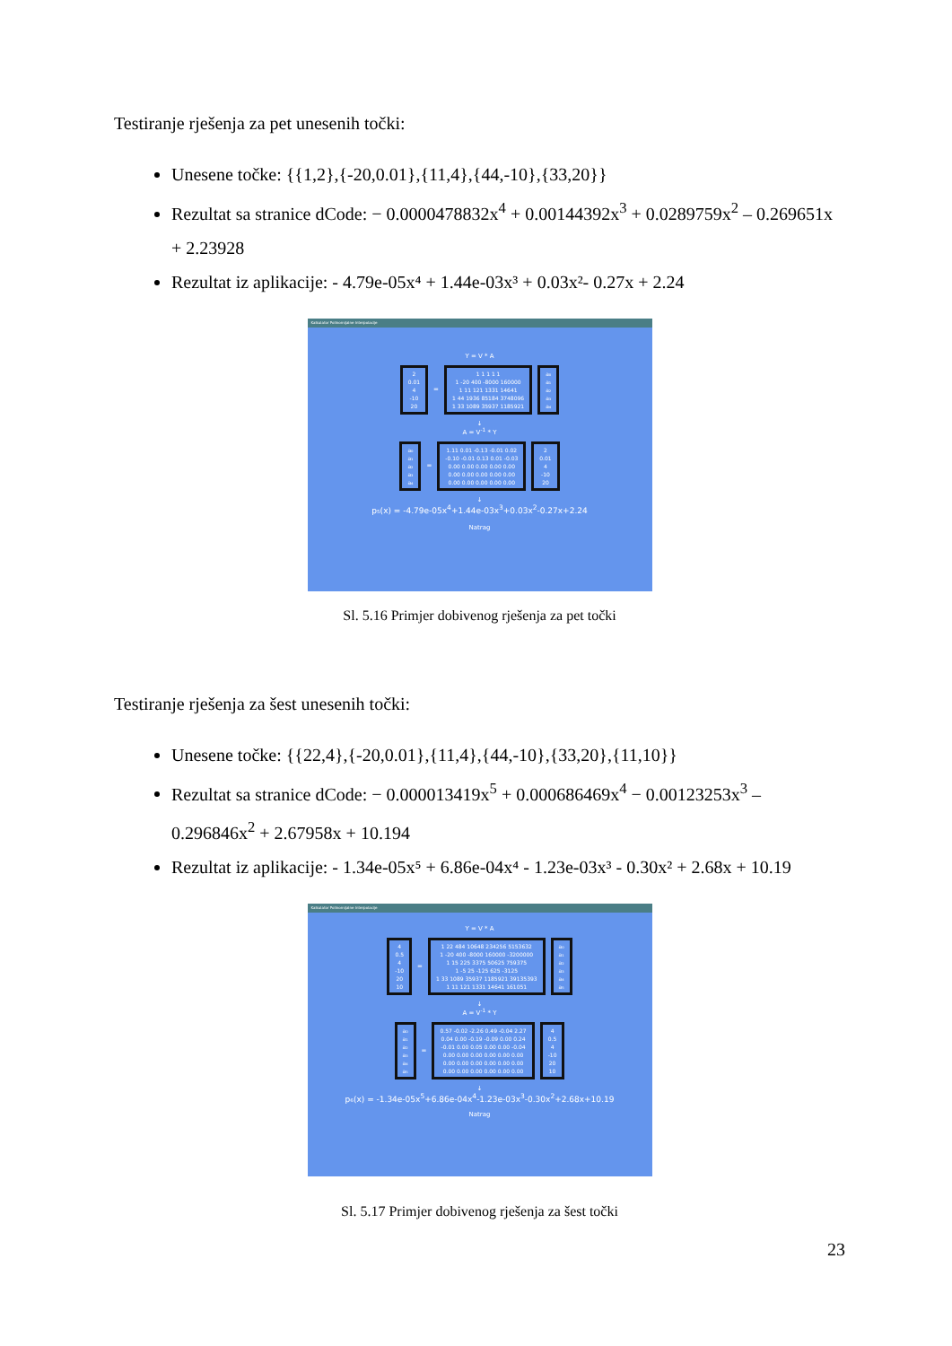Testiranje rješenja za pet unesenih točki:
Unesene točke: {{1,2},{-20,0.01},{11,4},{44,-10},{33,20}}
Rezultat sa stranice dCode: − 0.0000478832x<sup>4</sup> + 0.00144392x<sup>3</sup> + 0.0289759x<sup>2</sup> – 0.269651x + 2.23928
Rezultat iz aplikacije: - 4.79e-05x⁴ + 1.44e-03x³ + 0.03x²- 0.27x + 2.24
Kalkulator Polinomijalne Interpolacije
Y = V * A
2
0.01
4
-10
20 = 1 1 1 1 1
1 -20 400 -8000 160000
1 11 121 1331 14641
1 44 1936 85184 3748096
1 33 1089 35937 1185921 a₀
a₁
a₂
a₃
a₄
↓
A = V<sup>-1</sup> * Y
a₀
a₁
a₂
a₃
a₄ = 1.11 0.01 -0.13 -0.01 0.02
-0.10 -0.01 0.13 0.01 -0.03
0.00 0.00 0.00 0.00 0.00
0.00 0.00 0.00 0.00 0.00
0.00 0.00 0.00 0.00 0.00 2
0.01
4
-10
20
↓
p₅(x) = -4.79e-05x<sup>4</sup>+1.44e-03x<sup>3</sup>+0.03x<sup>2</sup>-0.27x+2.24
Natrag
Sl. 5.16 Primjer dobivenog rješenja za pet točki
Testiranje rješenja za šest unesenih točki:
Unesene točke: {{22,4},{-20,0.01},{11,4},{44,-10},{33,20},{11,10}}
Rezultat sa stranice dCode: − 0.000013419x<sup>5</sup> + 0.000686469x<sup>4</sup> − 0.00123253x<sup>3</sup> – 0.296846x<sup>2</sup> + 2.67958x + 10.194
Rezultat iz aplikacije: - 1.34e-05x⁵ + 6.86e-04x⁴ - 1.23e-03x³ - 0.30x² + 2.68x + 10.19
Kalkulator Polinomijalne Interpolacije
Y = V * A
4
0.5
4
-10
20
10 = 1 22 484 10648 234256 5153632
1 -20 400 -8000 160000 -3200000
1 15 225 3375 50625 759375
1 -5 25 -125 625 -3125
1 33 1089 35937 1185921 39135393
1 11 121 1331 14641 161051 a₀
a₁
a₂
a₃
a₄
a₅
↓
A = V<sup>-1</sup> * Y
a₀
a₁
a₂
a₃
a₄
a₅ = 0.57 -0.02 -2.26 0.49 -0.04 2.27
0.04 0.00 -0.19 -0.09 0.00 0.24
-0.01 0.00 0.05 0.00 0.00 -0.04
0.00 0.00 0.00 0.00 0.00 0.00
0.00 0.00 0.00 0.00 0.00 0.00
0.00 0.00 0.00 0.00 0.00 0.00 4
0.5
4
-10
20
10
↓
p₆(x) = -1.34e-05x<sup>5</sup>+6.86e-04x<sup>4</sup>-1.23e-03x<sup>3</sup>-0.30x<sup>2</sup>+2.68x+10.19
Natrag
Sl. 5.17 Primjer dobivenog rješenja za šest točki
23